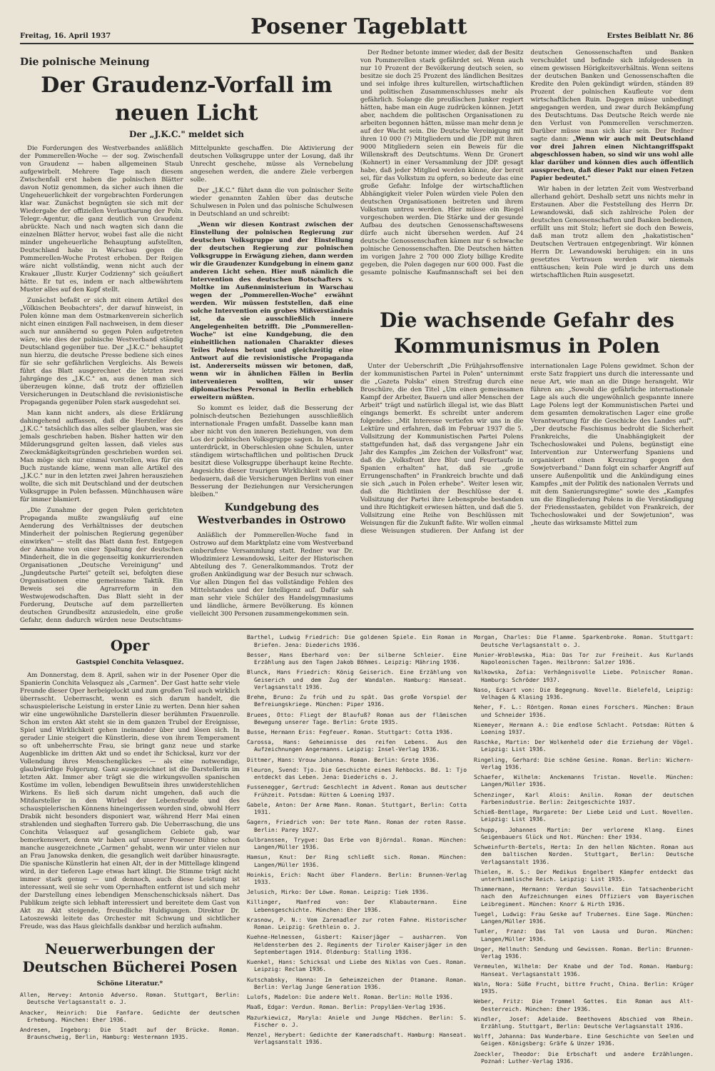Freitag, 16. April 1937
Posener Tageblatt
Erstes Beiblatt Nr. 86
Die polnische Meinung
Der Graudenz-Vorfall im neuen Licht
Der „J.K.C." meldet sich
Die Forderungen des Westverbandes anläßlich der Pommerellen-Woche — der sog. Zwischenfall von Graudenz — haben allgemeinen Staub aufgewirbelt. Mehrere Tage nach diesem Zwischenfall erst haben die polnischen Blätter davon Notiz genommen, da sicher auch ihnen die Ungeheuerlichkeit der vorgebrachten Forderungen klar war. Zunächst begnügten sie sich mit der Wiedergabe der offiziellen Verlautbarung der Poln. Telegr.-Agentur, die ganz deutlich von Graudenz abrückte. Nach und nach wagten sich dann die einzelnen Blätter hervor, wobei fast alle die nicht minder ungeheuerliche Behauptung aufstellten, Deutschland habe in Warschau gegen die Pommerellen-Woche Protest erhoben. Der Reigen wäre nicht vollständig, wenn nicht auch der Krakauer „Ilustr. Kurjer Codzienny" sich geäußert hätte. Er tut es, indem er nach altbewährtem Muster alles auf den Kopf stellt.
Zunächst befaßt er sich mit einem Artikel des „Völkischen Beobachters", der darauf hinweist, in Polen könne man dem Ostmarkenverein sicherlich nicht einen einzigen Fall nachweisen, in dem dieser auch nur annähernd so gegen Polen aufgetreten wäre, wie dies der polnische Westverband ständig Deutschland gegenüber tue. Der „J.K.C." behauptet nun hierzu, die deutsche Presse bediene sich eines für sie sehr gefährlichen Vergleichs. Als Beweis führt das Blatt ausgerechnet die letzten zwei Jahrgänge des „J.K.C." an, aus denen man sich überzeugen könne, daß trotz der offiziellen Versicherungen in Deutschland die revisionistische Propaganda gegenüber Polen stark ausgedehnt sei.
Man kann nicht anders, als diese Erklärung dahingehend auffassen, daß die Hersteller des „J.K.C." tatsächlich das alles selber glauben, was sie jemals geschrieben haben. Bisher hatten wir den Milderungsgrund gelten lassen, daß vieles aus Zweckmäßigkeitsgründen geschrieben worden sei. Man möge sich nur einmal vorstellen, was für ein Buch zustande käme, wenn man alle Artikel des „J.K.C." nur in den letzten zwei Jahren herausziehen wollte, die sich mit Deutschland und der deutschen Volksgruppe in Polen befassen. Münchhausen wäre für immer blamiert.
„Die Zunahme der gegen Polen gerichteten Propaganda mußte zwangsläufig auf eine Aenderung des Verhältnisses der deutschen Minderheit der polnischen Regierung gegenüber einwirken" — stellt das Blatt dann fest. Entgegen der Annahme von einer Spaltung der deutschen Minderheit, die in die gegenseitig konkurrierenden Organisationen „Deutsche Vereinigung" und „Jungdeutsche Partei" geteilt sei, befolgten diese Organisationen eine gemeinsame Taktik. Ein Beweis sei die Agrarreform in den Westwojewodschaften. Das Blatt sieht in der Forderung, Deutsche auf dem parzellierten deutschen Grundbesitz anzusiedeln, eine große Gefahr, denn dadurch würden neue Deutschtums-Mittelpunkte geschaffen. Die Aktivierung der deutschen Volksgruppe unter der Losung, daß ihr Unrecht geschehe, müsse als Vernebelung angesehen werden, die andere Ziele verbergen solle.
Der „J.K.C." führt dann die von polnischer Seite wieder genannten Zahlen über das deutsche Schulwesen in Polen und das polnische Schulwesen in Deutschland an und schreibt:
„Wenn wir diesen Kontrast zwischen der Einstellung der polnischen Regierung zur deutschen Volksgruppe und der Einstellung der deutschen Regierung zur polnischen Volksgruppe in Erwägung ziehen, dann werden wir die Graudenzer Kundgebung in einem ganz anderen Licht sehen. Hier muß nämlich die Intervention des deutschen Botschafters v. Moltke im Außenministerium in Warschau wegen der „Pommerellen-Woche" erwähnt werden. Wir müssen feststellen, daß eine solche Intervention ein grobes Mißverständnis ist, da sie ausschließlich innere Angelegenheiten betrifft. Die „Pommerellen-Woche" ist eine Kundgebung, die den einheitlichen nationalen Charakter dieses Teiles Polens betont und gleichzeitig eine Antwort auf die revisionistische Propaganda ist. Andererseits müssen wir betonen, daß, wenn wir in ähnlichen Fällen in Berlin intervenieren wollten, wir unser diplomatisches Personal in Berlin erheblich erweitern müßten.
So kommt es leider, daß die Besserung der polnisch-deutschen Beziehungen ausschließlich internationale Fragen umfaßt. Dasselbe kann man aber nicht von den inneren Beziehungen, von dem Los der polnischen Volksgruppe sagen. In Masuren unterdrückt, in Oberschlesien ohne Schulen, unter ständigem wirtschaftlichen und politischen Druck besitzt diese Volksgruppe überhaupt keine Rechte. Angesichts dieser traurigen Wirklichkeit muß man bedauern, daß die Versicherungen Berlins von einer Besserung der Beziehungen nur Versicherungen bleiben."
Kundgebung des Westverbandes in Ostrowo
Anläßlich der Pommerellen-Woche fand in Ostrowo auf dem Marktplatz eine vom Westverband einberufene Versammlung statt. Redner war Dr. Włodzimierz Lewandowski, Leiter der Historischen Abteilung des 7. Generalkommandos. Trotz der großen Ankündigung war der Besuch nur schwach. Vor allen Dingen fiel das vollständige Fehlen des Mittelstandes und der Intelligenz auf. Dafür sah man sehr viele Schüler des Handelsgymnasiums und ländliche, ärmere Bevölkerung. Es können vielleicht 300 Personen zusammengekommen sein.
Der Redner betonte immer wieder, daß der Besitz von Pommerellen stark gefährdet sei. Wenn auch nur 10 Prozent der Bevölkerung deutsch seien, so besitze sie doch 25 Prozent des ländlichen Besitzes und sei infolge ihres kulturellen, wirtschaftlichen und politischen Zusammenschlusses mehr als gefährlich. Solange die preußischen Junker regiert hätten, habe man ein Auge zudrücken können. Jetzt aber, nachdem die politischen Organisationen zu arbeiten begonnen hätten, müsse man mehr denn je auf der Wacht sein. Die Deutsche Vereinigung mit ihren 10 000 (?) Mitgliedern und die JDP. mit ihren 9000 Mitgliedern seien ein Beweis für die Willenskraft des Deutschtums. Wenn Dr. Gronert (Kohnert) in einer Versammlung der JDP. gesagt habe, daß jeder Mitglied werden könne, der bereit sei, für das Volkstum zu opfern, so bedeute das eine große Gefahr. Infolge der wirtschaftlichen Abhängigkeit vieler Polen würden viele Polen den deutschen Organisationen beitreten und ihrem Volkstum untreu werden. Hier müsse ein Riegel vorgeschoben werden. Die Stärke und der gesunde Aufbau des deutschen Genossenschaftswesens dürfe auch nicht übersehen werden. Auf 24 deutsche Genossenschaften kämen nur 6 schwache polnische Genossenschaften. Die Deutschen hätten im vorigen Jahre 2 700 000 Zloty billige Kredite gegeben, die Polen dagegen nur 600 000. Fast die gesamte polnische Kaufmannschaft sei bei den deutschen Genossenschaften und Banken verschuldet und befinde sich infolgedessen in einem gewissen Hörigkeitsverhältnis. Wenn seitens der deutschen Banken und Genossenschaften die Kredite den Polen gekündigt würden, ständen 89 Prozent der polnischen Kaufleute vor dem wirtschaftlichen Ruin. Dagegen müsse unbedingt angegangen werden, und zwar durch Bekämpfung des Deutschtums. Das Deutsche Reich werde nie den Verlust von Pommerellen verschmerzen. Darüber müsse man sich klar sein. Der Redner sagte dann: „Wenn wir auch mit Deutschland vor drei Jahren einen Nichtangriffspakt abgeschlossen haben, so sind wir uns wohl alle klar darüber und können dies auch öffentlich aussprechen, daß dieser Pakt nur einen Fetzen Papier bedeutet."
Wir haben in der letzten Zeit vom Westverband allerhand gehört. Deshalb setzt uns nichts mehr in Erstaunen. Aber die Feststellung des Herrn Dr. Lewandowski, daß sich zahlreiche Polen der deutschen Genossenschaften und Banken bedienen, erfüllt uns mit Stolz; liefert sie doch den Beweis, daß man trotz allem den „hakatistischen" Deutschen Vertrauen entgegenbringt. Wir können Herrn Dr. Lewandowski beruhigen: ein in uns gesetztes Vertrauen werden wir niemals enttäuschen; kein Pole wird je durch uns dem wirtschaftlichen Ruin ausgesetzt.
Die wachsende Gefahr des Kommunismus in Polen
Unter der Ueberschrift „Die Frühjahrsoffensive der kommunistischen Partei in Polen" unternimmt die „Gazeta Polska" einen Streifzug durch eine Broschüre, die den Titel „Um einen gemeinsamen Kampf der Arbeiter, Bauern und aller Menschen der Arbeit" trägt und natürlich illegal ist, wie das Blatt eingangs bemerkt. Es schreibt unter anderem folgendes: „Mit Interesse vertiefen wir uns in die Lektüre und erfahren, daß im Februar 1937 die 5. Vollsitzung der Kommunistischen Partei Polens stattgefunden hat, daß das vergangene Jahr ein Jahr des Kampfes „im Zeichen der Volksfront" war, daß die „Volksfront ihre Blut- und Feuertaufe in Spanien erhalten" hat, daß sie „große Errungenschaften" in Frankreich brachte und daß sie sich „auch in Polen erhebe". Weiter lesen wir, daß die Richtlinien der Beschlüsse der 4. Vollsitzung der Partei ihre Lebensprobe bestanden und ihre Richtigkeit erwiesen hätten, und daß die 5. Vollsitzung eine Reihe von Beschlüssen mit Weisungen für die Zukunft faßte. Wir wollen einmal diese Weisungen studieren. Der Anfang ist der internationalen Lage Polens gewidmet. Schon der erste Satz frappiert uns durch die interessante und neue Art, wie man an die Dinge herangeht. Wir führen an: „Sowohl die gefährliche internationale Lage als auch die ungewöhnlich gespannte innere Lage Polens legt der Kommunistischen Partei und dem gesamten demokratischen Lager eine große Verantwortung für die Geschicke des Landes auf". „Der deutsche Faschismus bedroht die Sicherheit Frankreichs, die Unabhängigkeit der Tschechoslowakei und Polens, begünstigt eine Intervention zur Unterwerfung Spaniens und organisiert einen Kreuzzug gegen den Sowjetverband." Dann folgt ein scharfer Angriff auf unsere Außenpolitik und die Ankündigung eines Kampfes „mit der Politik des nationalen Verrats und mit dem Sanierungsregime" sowie des „Kampfes um die Eingliederung Polens in die Verständigung der Friedensstaaten, gebildet von Frankreich, der Tschechoslowakei und der Sowjetunion", was „heute das wirksamste Mittel zum
Oper
Gastspiel Conchita Velasquez.
Am Donnerstag, dem 8. April, sahen wir in der Posener Oper die Spanierin Conchita Velasquez als „Carmen". Der Gast hatte sehr viele Freunde dieser Oper herbeigelockt und zum großen Teil auch wirklich überrascht. Ueberrascht, wenn es sich darum handelt, die schauspielerische Leistung in erster Linie zu werten. Denn hier sahen wir eine ungewöhnliche Darstellerin dieser berühmten Frauenrolle. Schon im ersten Akt steht sie in dem ganzen Trubel der Ereignisse, Spiel und Wirklichkeit gehen ineinander über und lösen sich. In gerader Linie steigert die Künstlerin, diese von ihrem Temperament so oft unbeherrschte Frau, sie bringt ganz neue und starke Augenblicke im dritten Akt und so endet ihr Schicksal, kurz vor der Vollendung ihres Menschenglückes — als eine notwendige, glaubwürdige Folgerung. Ganz ausgezeichnet ist die Darstellerin im letzten Akt. Immer aber trägt sie die wirkungsvollen spanischen Kostüme im vollen, lebendigen Bewußtsein ihres unwiderstehlichen Wirkens. Es ließ sich darum nicht umgehen, daß auch die Mitdarsteller in den Wirbel der Lebensfreude und des schauspielerischen Könnens hineingerissen worden sind, obwohl Herr Drabik nicht besonders disponiert war, während Herr Mai einen strahlenden und sieghaften Torrero gab. Die Ueberraschung, die uns Conchita Velasquez auf gesanglichem Gebiete gab, war bemerkenswert, denn wir haben auf unserer Posener Bühne schon manche ausgezeichnete „Carmen" gehabt, wenn wir unter vielen nur an Frau Janowska denken, die gesanglich weit darüber hinausragte. Die spanische Künstlerin hat einen Alt, der in der Mittellage klingend wird, in der tieferen Lage etwas hart klingt. Die Stimme trägt nicht immer stark genug — und dennoch, auch diese Leistung ist interessant, weil sie sehr vom Opernhaften entfernt ist und sich mehr der Darstellung eines lebendigen Menschenschicksals nähert. Das Publikum zeigte sich lebhaft interessiert und bereitete dem Gast von Akt zu Akt steigende, freundliche Huldigungen. Direktor Dr. Latoszewski leitete das Orchester mit Schwung und sichtlicher Freude, was das Haus gleichfalls dankbar und herzlich aufnahm.
Neuerwerbungen der Deutschen Bücherei Posen
Schöne Literatur.*
Allen, Hervey: Antonio Adverso. Roman. Stuttgart, Berlin: Deutsche Verlagsanstalt o. J.
Anacker, Heinrich: Die Fanfare. Gedichte der deutschen Erhebung. München: Eher 1936.
Andresen, Ingeborg: Die Stadt auf der Brücke. Roman. Braunschweig, Berlin, Hamburg: Westermann 1935.
Barthel, Ludwig Friedrich: Die goldenen Spiele. Ein Roman in Briefen. Jena: Diederichs 1936.
Besser, Hans Eberhard von: Der silberne Schleier. Eine Erzählung aus den Tagen Jakob Böhmes. Leipzig: Mähring 1936.
Blunck, Hans Friedrich: König Geiserich. Eine Erzählung von Geiserich und dem Zug der Wandalen. Hamburg: Hanseat. Verlagsanstalt 1936.
Brehm, Bruno: Zu früh und zu spät. Das große Vorspiel der Befreiungskriege. München: Piper 1936.
Bruees, Otto: Fliegt der Blaufuß? Roman aus der flämischen Bewegung unserer Tage. Berlin: Grote 1935.
Busse, Hermann Eris: Fegfeuer. Roman. Stuttgart: Cotta 1936.
Carossa, Hans: Geheimnisse des reifen Lebens. Aus den Aufzeichnungen Angermanns. Leipzig: Insel-Verlag 1936.
Dittmer, Hans: Vrouw Johanna. Roman. Berlin: Grote 1936.
Fleuron, Svend: Tjo. Die Geschichte eines Rehbocks. Bd. 1: Tjo entdeckt das Leben. Jena: Diederichs o. J.
Fussenegger, Gertrud: Geschlecht im Advent. Roman aus deutscher Frühzeit. Potsdam: Rütten & Loening 1937.
Gabele, Anton: Der Arme Mann. Roman. Stuttgart, Berlin: Cotta 1931.
Gagern, Friedrich von: Der tote Mann. Roman der roten Rasse. Berlin: Parey 1927.
Gulbranssen, Trygve: Das Erbe von Björndal. Roman. München: Langen/Müller 1936.
Hamsun, Knut: Der Ring schließt sich. Roman. München: Langen/Müller 1936.
Hoinkis, Erich: Nacht über Flandern. Berlin: Brunnen-Verlag 1933.
Jelusich, Mirko: Der Löwe. Roman. Leipzig: Tiek 1936.
Killinger, Manfred von: Der Klabautermann. Eine Lebensgeschichte. München: Eher 1936.
Krasnow, P. N.: Vom Zarenadler zur roten Fahne. Historischer Roman. Leipzig: Grethlein o. J.
Kuehne-Helmessen, Gisbert: Kaiserjäger — ausharren. Vom Heldensterben des 2. Regiments der Tiroler Kaiserjäger in den Septembertagen 1914. Oldenburg: Stalling 1936.
Kuenkel, Hans: Schicksal und Liebe des Niklas von Cues. Roman. Leipzig: Reclam 1936.
Kutschabsky, Hanna: Im Geheimzeichen der Otamane. Roman. Berlin: Verlag Junge Generation 1936.
Lulofs, Madelon: Die andere Welt. Roman. Berlin: Holle 1936.
Maaß, Edgar: Verdun. Roman. Berlin: Propyläen-Verlag 1936.
Mazurkiewicz, Maryla: Aniele und Junge Mädchen. Berlin: S. Fischer o. J.
Menzel, Herybert: Gedichte der Kameradschaft. Hamburg: Hanseat. Verlagsanstalt 1936.
Morgan, Charles: Die Flamme. Sparkenbroke. Roman. Stuttgart: Deutsche Verlagsanstalt o. J.
Munier-Wroblewska, Mia: Das Tor zur Freiheit. Aus Kurlands Napoleonischen Tagen. Heilbronn: Salzer 1936.
Nalkowska, Zofia: Verhängnisvolle Liebe. Polnischer Roman. Hamburg: Schröder 1937.
Naso, Eckart von: Die Begegnung. Novelle. Bielefeld, Leipzig: Velhagen & Klasing 1936.
Neher, F. L.: Röntgen. Roman eines Forschers. München: Braun und Schneider 1936.
Niemeyer, Hermann A.: Die endlose Schlacht. Potsdam: Rütten & Loening 1937.
Raschke, Martin: Der Wolkenheld oder die Erziehung der Vögel. Leipzig: List 1936.
Ringeling, Gerhard: Die schöne Gesine. Roman. Berlin: Wichern-Verlag 1936.
Schaefer, Wilhelm: Anckemanns Tristan. Novelle. München: Langen/Müller 1936.
Schenzinger, Karl Alois: Anilin. Roman der deutschen Farbenindustrie. Berlin: Zeitgeschichte 1937.
Schieß-Bentlage, Margarete: Der Liebe Leid und Lust. Novellen. Leipzig: List 1936.
Schupp, Johannes Martin: Der verlorene Klang. Eines Geigenbauers Glück und Not. München: Eher 1934.
Schweinfurth-Bertels, Herta: In den hellen Nächten. Roman aus dem baltischen Norden. Stuttgart, Berlin: Deutsche Verlagsanstalt 1936.
Thielen, H. S.: Der Medikus Engelbert Kämpfer entdeckt das unterhimmlische Reich. Leipzig: List 1935.
Thimmermann, Hermann: Verdun Souville. Ein Tatsachenbericht nach den Aufzeichnungen eines Offiziers vom Bayerischen Leibregiment. München: Knorr & Hirth 1936.
Tuegel, Ludwig: Frau Geske auf Trubernes. Eine Sage. München: Langen/Müller 1936.
Tumler, Franz: Das Tal von Lausa und Duron. München: Langen/Müller 1936.
Unger, Hellmuth: Sendung und Gewissen. Roman. Berlin: Brunnen-Verlag 1936.
Vermeulen, Wilhelm: Der Knabe und der Tod. Roman. Hamburg: Hanseat. Verlagsanstalt 1936.
Waln, Nora: Süße Frucht, bittre Frucht, China. Berlin: Krüger 1935.
Weber, Fritz: Die Trommel Gottes. Ein Roman aus Alt-Oesterreich. München: Eher 1936.
Windler, Josef: Adelaide. Beethovens Abschied vom Rhein. Erzählung. Stuttgart, Berlin: Deutsche Verlagsanstalt 1936.
Wolff, Johanna: Das Wunderbare. Eine Geschichte von Seelen und Geigen. Königsberg: Gräfe & Unzer 1936.
Zoeckler, Theodor: Die Erbschaft und andere Erzählungen. Poznań: Luther-Verlag 1936.